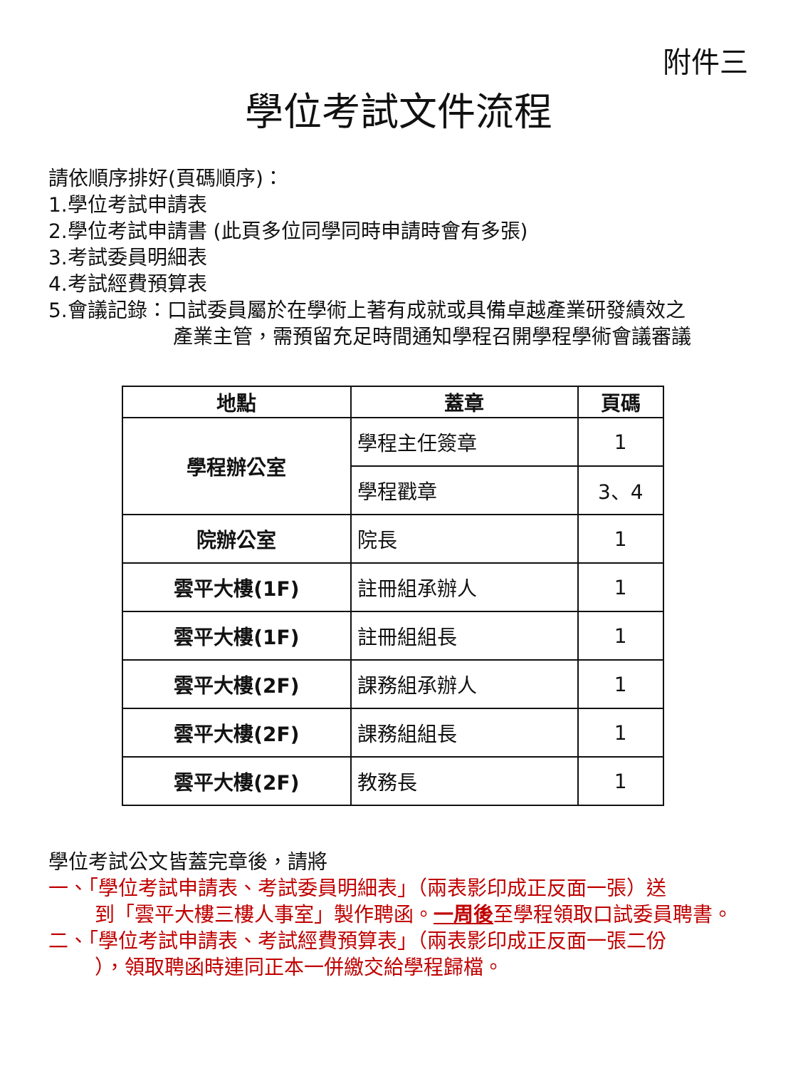附件三
學位考試文件流程
請依順序排好(頁碼順序)：
1.學位考試申請表
2.學位考試申請書 (此頁多位同學同時申請時會有多張)
3.考試委員明細表
4.考試經費預算表
5.會議記錄：口試委員屬於在學術上著有成就或具備卓越產業研發績效之
產業主管，需預留充足時間通知學程召開學程學術會議審議
| 地點 | 蓋章 | 頁碼 |
| --- | --- | --- |
| 學程辦公室 | 學程主任簽章 | 1 |
| | 學程戳章 | 3、4 |
| 院辦公室 | 院長 | 1 |
| 雲平大樓(1F) | 註冊組承辦人 | 1 |
| 雲平大樓(1F) | 註冊組組長 | 1 |
| 雲平大樓(2F) | 課務組承辦人 | 1 |
| 雲平大樓(2F) | 課務組組長 | 1 |
| 雲平大樓(2F) | 教務長 | 1 |
學位考試公文皆蓋完章後，請將
一、「學位考試申請表、考試委員明細表」（兩表影印成正反面一張）送
到「雲平大樓三樓人事室」製作聘函。一周後至學程領取口試委員聘書。
二、「學位考試申請表、考試經費預算表」（兩表影印成正反面一張二份
），領取聘函時連同正本一併繳交給學程歸檔。